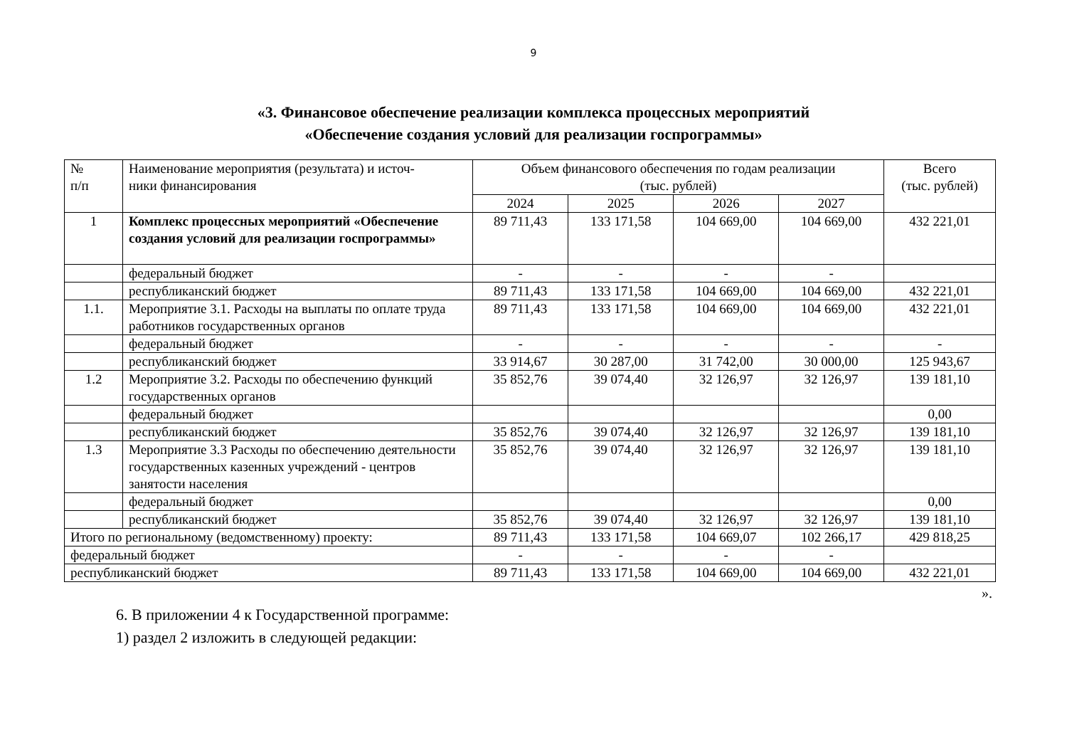9
«3. Финансовое обеспечение реализации комплекса процессных мероприятий
«Обеспечение создания условий для реализации госпрограммы»
| № п/п | Наименование мероприятия (результата) и источ- ники финансирования | Объем финансового обеспечения по годам реализации (тыс. рублей) | | | | Всего (тыс. рублей) |
| --- | --- | --- | --- | --- | --- | --- |
| | | 2024 | 2025 | 2026 | 2027 | |
| 1 | Комплекс процессных мероприятий «Обеспечение создания условий для реализации госпрограммы» | 89 711,43 | 133 171,58 | 104 669,00 | 104 669,00 | 432 221,01 |
| | федеральный бюджет | - | - | - | - | |
| | республиканский бюджет | 89 711,43 | 133 171,58 | 104 669,00 | 104 669,00 | 432 221,01 |
| 1.1. | Мероприятие 3.1. Расходы на выплаты по оплате труда работников государственных органов | 89 711,43 | 133 171,58 | 104 669,00 | 104 669,00 | 432 221,01 |
| | федеральный бюджет | - | - | - | - | - |
| | республиканский бюджет | 33 914,67 | 30 287,00 | 31 742,00 | 30 000,00 | 125 943,67 |
| 1.2 | Мероприятие 3.2. Расходы по обеспечению функций государственных органов | 35 852,76 | 39 074,40 | 32 126,97 | 32 126,97 | 139 181,10 |
| | федеральный бюджет | | | | | 0,00 |
| | республиканский бюджет | 35 852,76 | 39 074,40 | 32 126,97 | 32 126,97 | 139 181,10 |
| 1.3 | Мероприятие 3.3 Расходы по обеспечению деятельности государственных казенных учреждений - центров занятости населения | 35 852,76 | 39 074,40 | 32 126,97 | 32 126,97 | 139 181,10 |
| | федеральный бюджет | | | | | 0,00 |
| | республиканский бюджет | 35 852,76 | 39 074,40 | 32 126,97 | 32 126,97 | 139 181,10 |
| Итого по региональному (ведомственному) проекту: | | 89 711,43 | 133 171,58 | 104 669,07 | 102 266,17 | 429 818,25 |
| федеральный бюджет | | - | - | - | - | |
| республиканский бюджет | | 89 711,43 | 133 171,58 | 104 669,00 | 104 669,00 | 432 221,01 |
».
6. В приложении 4 к Государственной программе:
1) раздел 2 изложить в следующей редакции: